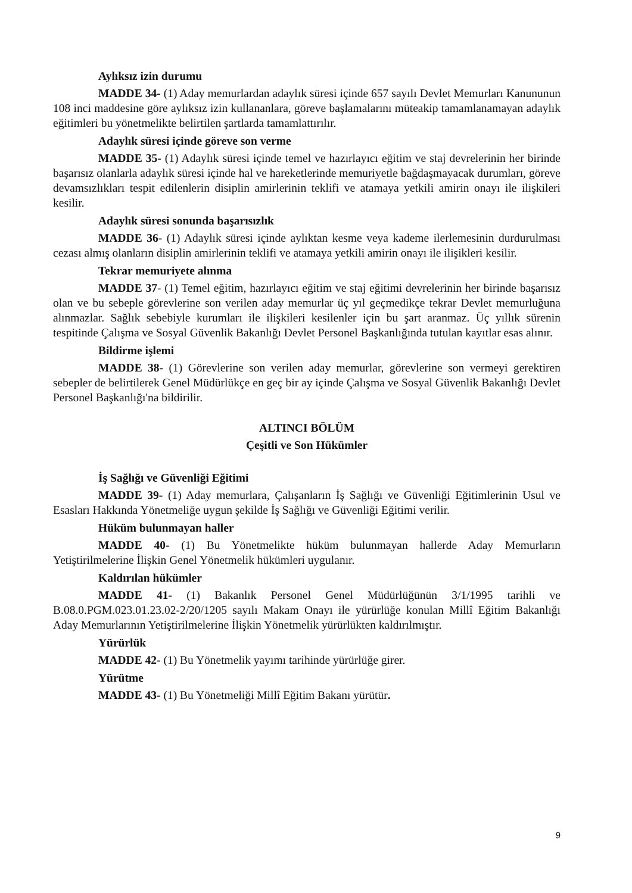Aylıksız izin durumu
MADDE 34- (1) Aday memurlardan adaylık süresi içinde 657 sayılı Devlet Memurları Kanununun 108 inci maddesine göre aylıksız izin kullananlara, göreve başlamalarını müteakip tamamlanamayan adaylık eğitimleri bu yönetmelikte belirtilen şartlarda tamamlattırılır.
Adaylık süresi içinde göreve son verme
MADDE 35- (1) Adaylık süresi içinde temel ve hazırlayıcı eğitim ve staj devrelerinin her birinde başarısız olanlarla adaylık süresi içinde hal ve hareketlerinde memuriyetle bağdaşmayacak durumları, göreve devamsızlıkları tespit edilenlerin disiplin amirlerinin teklifi ve atamaya yetkili amirin onayı ile ilişkileri kesilir.
Adaylık süresi sonunda başarısızlık
MADDE 36- (1) Adaylık süresi içinde aylıktan kesme veya kademe ilerlemesinin durdurulması cezası almış olanların disiplin amirlerinin teklifi ve atamaya yetkili amirin onayı ile ilişikleri kesilir.
Tekrar memuriyete alınma
MADDE 37- (1) Temel eğitim, hazırlayıcı eğitim ve staj eğitimi devrelerinin her birinde başarısız olan ve bu sebeple görevlerine son verilen aday memurlar üç yıl geçmedikçe tekrar Devlet memurluğuna alınmazlar. Sağlık sebebiyle kurumları ile ilişkileri kesilenler için bu şart aranmaz. Üç yıllık sürenin tespitinde Çalışma ve Sosyal Güvenlik Bakanlığı Devlet Personel Başkanlığında tutulan kayıtlar esas alınır.
Bildirme işlemi
MADDE 38- (1) Görevlerine son verilen aday memurlar, görevlerine son vermeyi gerektiren sebepler de belirtilerek Genel Müdürlükçe en geç bir ay içinde Çalışma ve Sosyal Güvenlik Bakanlığı Devlet Personel Başkanlığı'na bildirilir.
ALTINCI BÖLÜM
Çeşitli ve Son Hükümler
İş Sağlığı ve Güvenliği Eğitimi
MADDE 39- (1) Aday memurlara, Çalışanların İş Sağlığı ve Güvenliği Eğitimlerinin Usul ve Esasları Hakkında Yönetmeliğe uygun şekilde İş Sağlığı ve Güvenliği Eğitimi verilir.
Hüküm bulunmayan haller
MADDE 40- (1) Bu Yönetmelikte hüküm bulunmayan hallerde Aday Memurların Yetiştirilmelerine İlişkin Genel Yönetmelik hükümleri uygulanır.
Kaldırılan hükümler
MADDE 41- (1) Bakanlık Personel Genel Müdürlüğünün 3/1/1995 tarihli ve B.08.0.PGM.023.01.23.02-2/20/1205 sayılı Makam Onayı ile yürürlüğe konulan Millî Eğitim Bakanlığı Aday Memurlarının Yetiştirilmelerine İlişkin Yönetmelik yürürlükten kaldırılmıştır.
Yürürlük
MADDE 42- (1) Bu Yönetmelik yayımı tarihinde yürürlüğe girer.
Yürütme
MADDE 43- (1) Bu Yönetmeliği Millî Eğitim Bakanı yürütür.
9